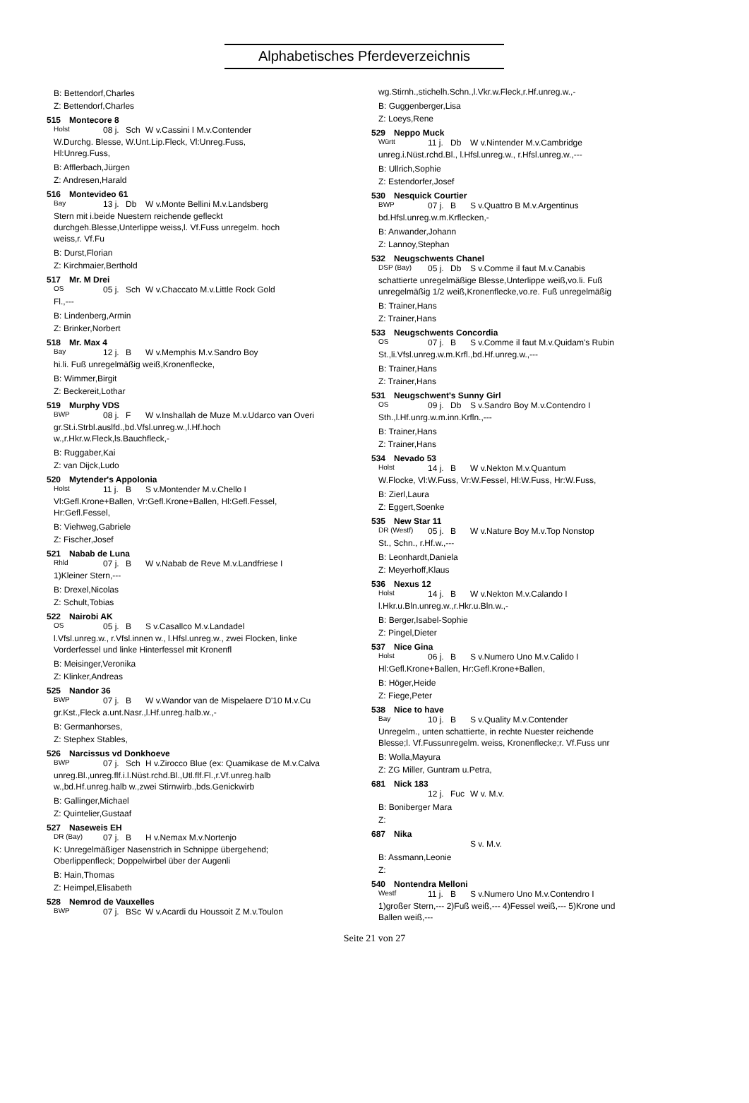Alphabetisches Pferdeverzeichnis
B: Bettendorf,Charles
Z: Bettendorf,Charles
515 Montecore 8
Holst
08 j.
Sch W v.Cassini I M.v.Contender
W.Durchg. Blesse, W.Unt.Lip.Fleck, Vl:Unreg.Fuss,
Hl:Unreg.Fuss,
B: Afflerbach,Jürgen
Z: Andresen,Harald
516 Montevideo 61
Bay
13 j.
Db W v.Monte Bellini M.v.Landsberg
Stern mit i.beide Nuestern reichende gefleckt
durchgeh.Blesse,Unterlippe weiss,l. Vf.Fuss unregelm. hoch
weiss,r. Vf.Fu
B: Durst,Florian
Z: Kirchmaier,Berthold
517 Mr. M Drei
OS
05 j.
Sch W v.Chaccato M.v.Little Rock Gold
Fl.,---
B: Lindenberg,Armin
Z: Brinker,Norbert
518 Mr. Max 4
Bay
12 j.
B W v.Memphis M.v.Sandro Boy
hi.li. Fuß unregelmäßig weiß,Kronenflecke,
B: Wimmer,Birgit
Z: Beckereit,Lothar
519 Murphy VDS
BWP
08 j.
F W v.Inshallah de Muze M.v.Udarco van Overi
gr.St.i.Strbl.auslfd.,bd.Vfsl.unreg.w.,l.Hf.hoch
w.,r.Hkr.w.Fleck,ls.Bauchfleck,-
B: Ruggaber,Kai
Z: van Dijck,Ludo
520 Mytender's Appolonia
Holst
11 j.
B S v.Montender M.v.Chello I
Vl:Gefl.Krone+Ballen, Vr:Gefl.Krone+Ballen, Hl:Gefl.Fessel,
Hr:Gefl.Fessel,
B: Viehweg,Gabriele
Z: Fischer,Josef
521 Nabab de Luna
Rhld
07 j.
B W v.Nabab de Reve M.v.Landfriese I
1)Kleiner Stern,---
B: Drexel,Nicolas
Z: Schult,Tobias
522 Nairobi AK
OS
05 j.
B S v.Casallco M.v.Landadel
l.Vfsl.unreg.w., r.Vfsl.innen w., l.Hfsl.unreg.w., zwei Flocken, linke
Vorderfessel und linke Hinterfessel mit Kronenfl
B: Meisinger,Veronika
Z: Klinker,Andreas
525 Nandor 36
BWP
07 j.
B W v.Wandor van de Mispelaere D'10 M.v.Cu
gr.Kst.,Fleck a.unt.Nasr.,l.Hf.unreg.halb.w.,-
B: Germanhorses,
Z: Stephex Stables,
526 Narcissus vd Donkhoeve
BWP
07 j.
Sch H v.Zirocco Blue (ex: Quamikase de M.v.Calva
unreg.Bl.,unreg.flf.i.l.Nüst.rchd.Bl.,Utl.flf.Fl.,r.Vf.unreg.halb
w.,bd.Hf.unreg.halb w.,zwei Stirnwirb.,bds.Genickwirb
B: Gallinger,Michael
Z: Quintelier,Gustaaf
527 Naseweis EH
DR (Bay)
07 j.
B H v.Nemax M.v.Nortenjo
K: Unregelmäßiger Nasenstrich in Schnippe übergehend;
Oberlippenfleck; Doppelwirbel über der Augenli
B: Hain,Thomas
Z: Heimpel,Elisabeth
528 Nemrod de Vauxelles
BWP
07 j.
BSc W v.Acardi du Houssoit Z M.v.Toulon
wg.Stirnh.,stichelh.Schn.,l.Vkr.w.Fleck,r.Hf.unreg.w.,-
B: Guggenberger,Lisa
Z: Loeys,Rene
529 Neppo Muck
Württ
11 j.
Db W v.Nintender M.v.Cambridge
unreg.i.Nüst.rchd.Bl., l.Hfsl.unreg.w., r.Hfsl.unreg.w.,---
B: Ullrich,Sophie
Z: Estendorfer,Josef
530 Nesquick Courtier
BWP
07 j.
B S v.Quattro B M.v.Argentinus
bd.Hfsl.unreg.w.m.Krflecken,-
B: Anwander,Johann
Z: Lannoy,Stephan
532 Neugschwents Chanel
DSP (Bay)
05 j.
Db S v.Comme il faut M.v.Canabis
schattierte unregelmäßige Blesse,Unterlippe weiß,vo.li. Fuß
unregelmäßig 1/2 weiß,Kronenflecke,vo.re. Fuß unregelmäßig
B: Trainer,Hans
Z: Trainer,Hans
533 Neugschwents Concordia
OS
07 j.
B S v.Comme il faut M.v.Quidam's Rubin
St.,li.Vfsl.unreg.w.m.Krfl.,bd.Hf.unreg.w.,---
B: Trainer,Hans
Z: Trainer,Hans
531 Neugschwent's Sunny Girl
OS
09 j.
Db S v.Sandro Boy M.v.Contendro I
Sth.,l.Hf.unrg.w.m.inn.Krfln.,---
B: Trainer,Hans
Z: Trainer,Hans
534 Nevado 53
Holst
14 j.
B W v.Nekton M.v.Quantum
W.Flocke, Vl:W.Fuss, Vr:W.Fessel, Hl:W.Fuss, Hr:W.Fuss,
B: Zierl,Laura
Z: Eggert,Soenke
535 New Star 11
DR (Westf)
05 j.
B W v.Nature Boy M.v.Top Nonstop
St., Schn., r.Hf.w.,---
B: Leonhardt,Daniela
Z: Meyerhoff,Klaus
536 Nexus 12
Holst
14 j.
B W v.Nekton M.v.Calando I
l.Hkr.u.Bln.unreg.w.,r.Hkr.u.Bln.w.,-
B: Berger,Isabel-Sophie
Z: Pingel,Dieter
537 Nice Gina
Holst
06 j.
B S v.Numero Uno M.v.Calido I
Hl:Gefl.Krone+Ballen, Hr:Gefl.Krone+Ballen,
B: Höger,Heide
Z: Fiege,Peter
538 Nice to have
Bay
10 j.
B S v.Quality M.v.Contender
Unregelm., unten schattierte, in rechte Nuester reichende
Blesse;l. Vf.Fussunregelm. weiss, Kronenflecke;r. Vf.Fuss unr
B: Wolla,Mayura
Z: ZG Miller, Guntram u.Petra,
681 Nick 183
12 j.
Fuc W v. M.v.
B: Boniberger Mara
Z:
687 Nika
S v. M.v.
B: Assmann,Leonie
Z:
540 Nontendra Melloni
Westf
11 j.
B S v.Numero Uno M.v.Contendro I
1)großer Stern,--- 2)Fuß weiß,--- 4)Fessel weiß,--- 5)Krone und
Ballen weiß,---
Seite 21 von 27